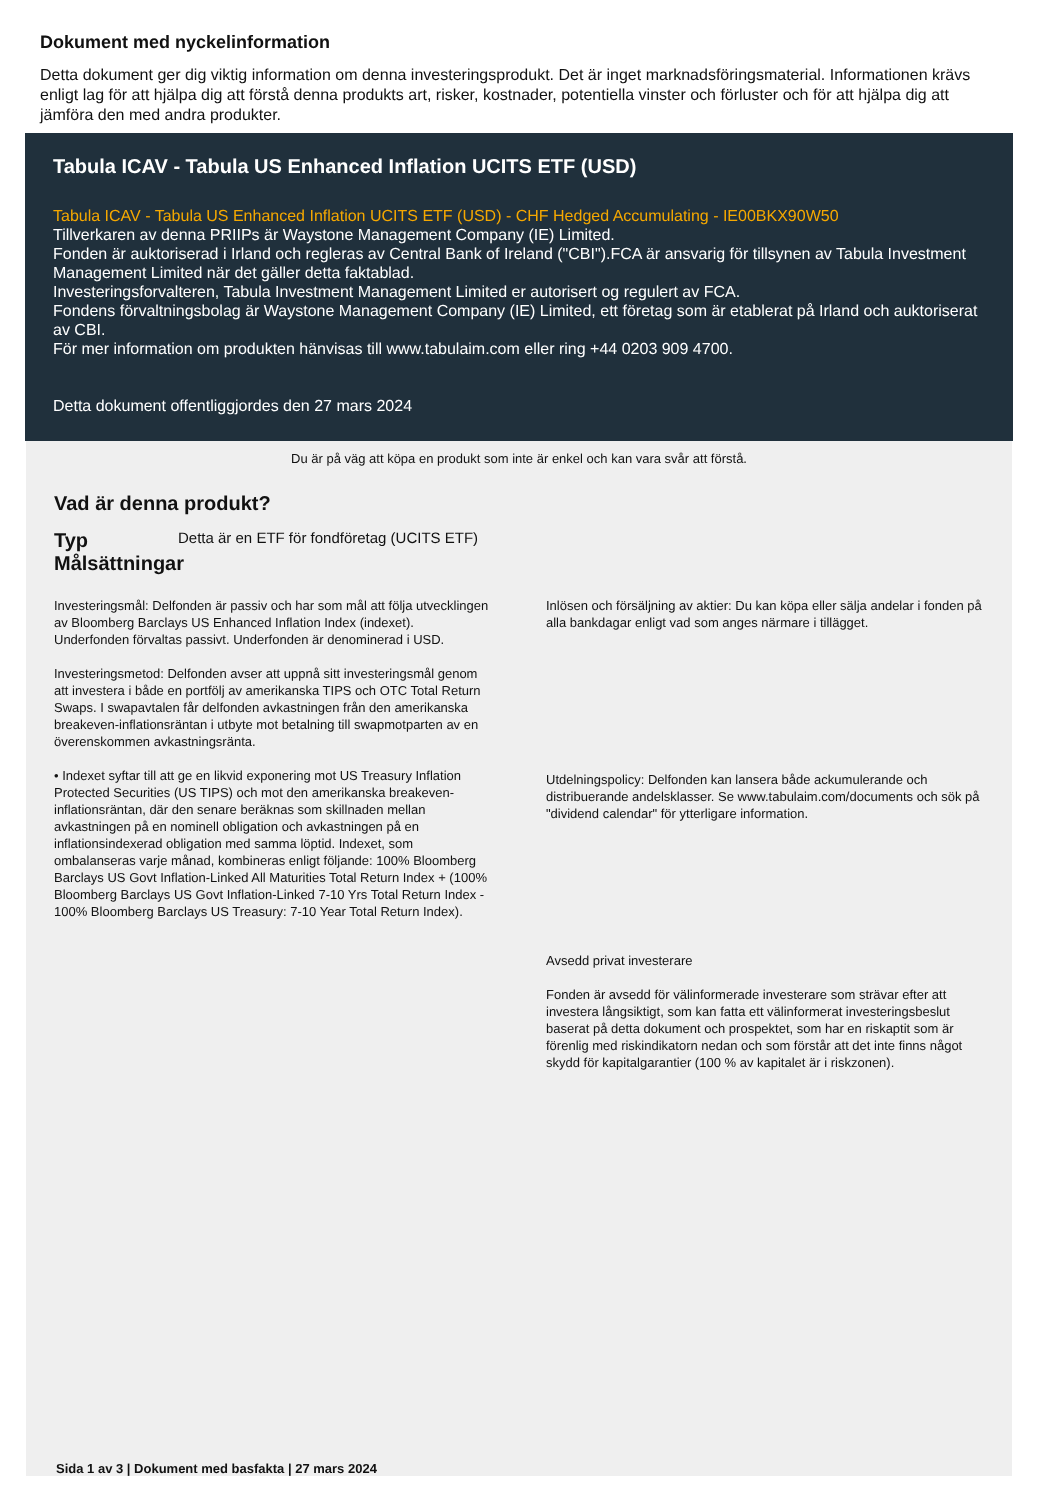Dokument med nyckelinformation
Detta dokument ger dig viktig information om denna investeringsprodukt. Det är inget marknadsföringsmaterial. Informationen krävs enligt lag för att hjälpa dig att förstå denna produkts art, risker, kostnader, potentiella vinster och förluster och för att hjälpa dig att jämföra den med andra produkter.
Tabula ICAV - Tabula US Enhanced Inflation UCITS ETF (USD)
Tabula ICAV - Tabula US Enhanced Inflation UCITS ETF (USD) - CHF Hedged Accumulating - IE00BKX90W50
Tillverkaren av denna PRIIPs är Waystone Management Company (IE) Limited.
Fonden är auktoriserad i Irland och regleras av Central Bank of Ireland ("CBI").FCA är ansvarig för tillsynen av Tabula Investment Management Limited när det gäller detta faktablad.
Investeringsforvalteren, Tabula Investment Management Limited er autorisert og regulert av FCA.
Fondens förvaltningsbolag är Waystone Management Company (IE) Limited, ett företag som är etablerat på Irland och auktoriserat av CBI.
För mer information om produkten hänvisas till www.tabulaim.com eller ring +44 0203 909 4700.
Detta dokument offentliggjordes den 27 mars 2024
Du är på väg att köpa en produkt som inte är enkel och kan vara svår att förstå.
Vad är denna produkt?
Typ Detta är en ETF för fondföretag (UCITS ETF)
Målsättningar
Investeringsmål: Delfonden är passiv och har som mål att följa utvecklingen av Bloomberg Barclays US Enhanced Inflation Index (indexet). Underfonden förvaltas passivt. Underfonden är denominerad i USD.
Investeringsmetod: Delfonden avser att uppnå sitt investeringsmål genom att investera i både en portfölj av amerikanska TIPS och OTC Total Return Swaps. I swapavtalen får delfonden avkastningen från den amerikanska breakeven-inflationsräntan i utbyte mot betalning till swapmotparten av en överenskommen avkastningsränta.
• Indexet syftar till att ge en likvid exponering mot US Treasury Inflation Protected Securities (US TIPS) och mot den amerikanska breakeven-inflationsräntan, där den senare beräknas som skillnaden mellan avkastningen på en nominell obligation och avkastningen på en inflationsindexerad obligation med samma löptid. Indexet, som ombalanseras varje månad, kombineras enligt följande: 100% Bloomberg Barclays US Govt Inflation-Linked All Maturities Total Return Index + (100% Bloomberg Barclays US Govt Inflation-Linked 7-10 Yrs Total Return Index - 100% Bloomberg Barclays US Treasury: 7-10 Year Total Return Index).
Inlösen och försäljning av aktier: Du kan köpa eller sälja andelar i fonden på alla bankdagar enligt vad som anges närmare i tillägget.
Utdelningspolicy: Delfonden kan lansera både ackumulerande och distribuerande andelsklasser. Se www.tabulaim.com/documents och sök på "dividend calendar" för ytterligare information.
Avsedd privat investerare
Fonden är avsedd för välinformerade investerare som strävar efter att investera långsiktigt, som kan fatta ett välinformerat investeringsbeslut baserat på detta dokument och prospektet, som har en riskaptit som är förenlig med riskindikatorn nedan och som förstår att det inte finns något skydd för kapitalgarantier (100 % av kapitalet är i riskzonen).
Sida 1 av 3 | Dokument med basfakta | 27 mars 2024